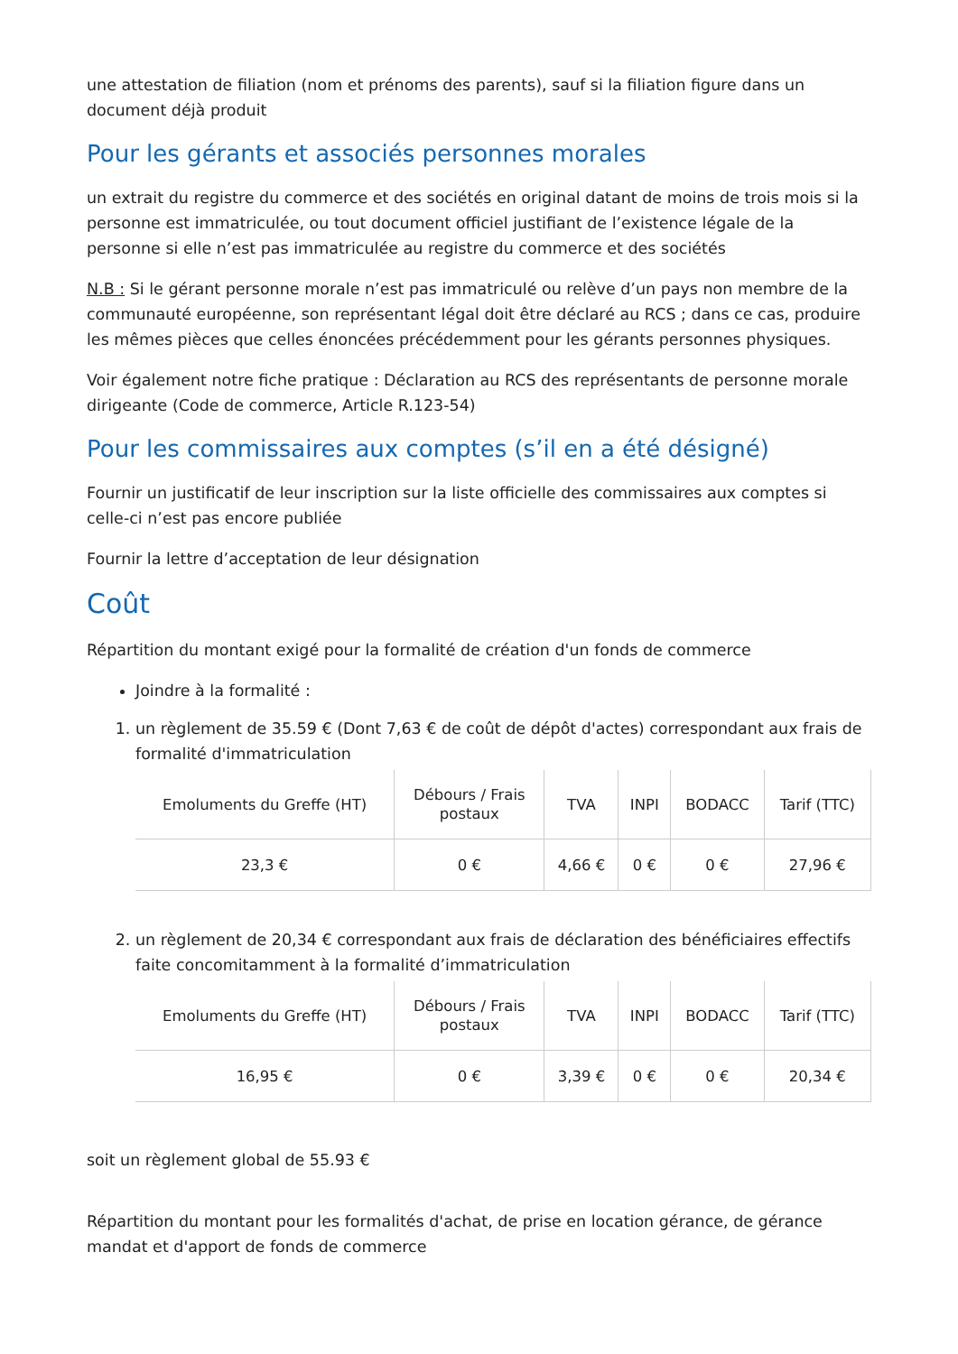une attestation de filiation (nom et prénoms des parents), sauf si la filiation figure dans un document déjà produit
Pour les gérants et associés personnes morales
un extrait du registre du commerce et des sociétés en original datant de moins de trois mois si la personne est immatriculée, ou tout document officiel justifiant de l’existence légale de la personne si elle n’est pas immatriculée au registre du commerce et des sociétés
N.B : Si le gérant personne morale n’est pas immatriculé ou relève d’un pays non membre de la communauté européenne, son représentant légal doit être déclaré au RCS ; dans ce cas, produire les mêmes pièces que celles énoncées précédemment pour les gérants personnes physiques.
Voir également notre fiche pratique : Déclaration au RCS des représentants de personne morale dirigeante (Code de commerce, Article R.123-54)
Pour les commissaires aux comptes (s’il en a été désigné)
Fournir un justificatif de leur inscription sur la liste officielle des commissaires aux comptes si celle-ci n’est pas encore publiée
Fournir la lettre d’acceptation de leur désignation
Coût
Répartition du montant exigé pour la formalité de création d'un fonds de commerce
Joindre à la formalité :
1. un règlement de 35.59 € (Dont 7,63 € de coût de dépôt d'actes) correspondant aux frais de formalité d'immatriculation
| Emoluments du Greffe (HT) | Débours / Frais postaux | TVA | INPI | BODACC | Tarif (TTC) |
| --- | --- | --- | --- | --- | --- |
| 23,3 € | 0 € | 4,66 € | 0 € | 0 € | 27,96 € |
2. un règlement de 20,34 € correspondant aux frais de déclaration des bénéficiaires effectifs faite concomitamment à la formalité d’immatriculation
| Emoluments du Greffe (HT) | Débours / Frais postaux | TVA | INPI | BODACC | Tarif (TTC) |
| --- | --- | --- | --- | --- | --- |
| 16,95 € | 0 € | 3,39 € | 0 € | 0 € | 20,34 € |
soit un règlement global de 55.93 €
Répartition du montant pour les formalités d'achat, de prise en location gérance, de gérance mandat et d'apport de fonds de commerce